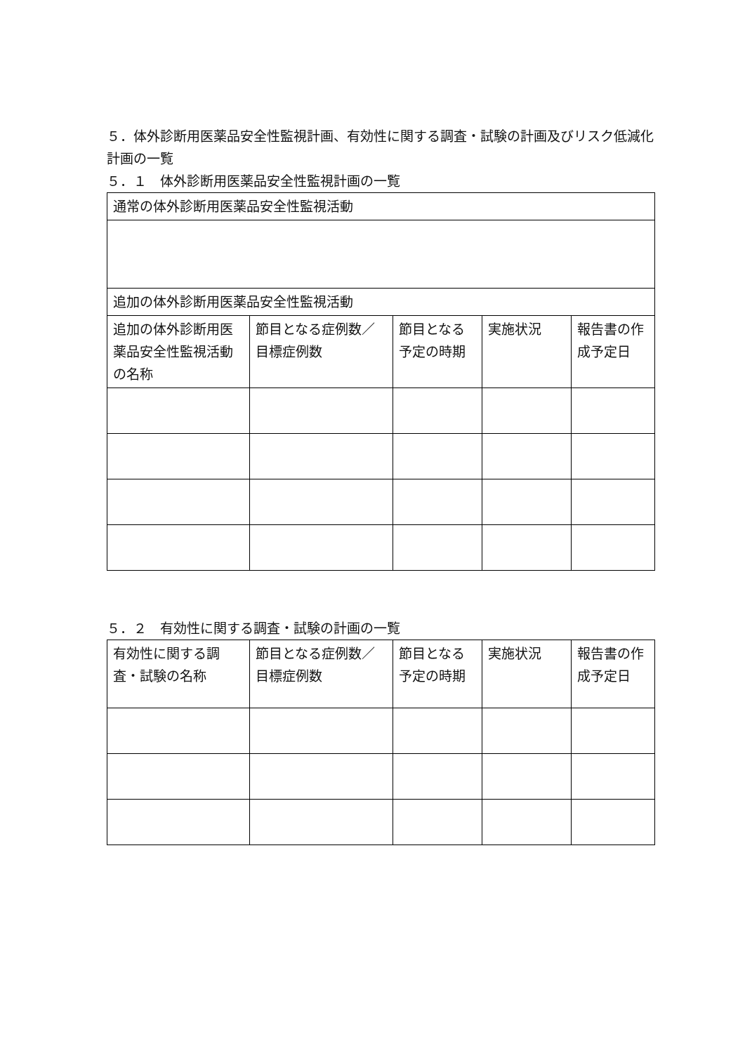５．体外診断用医薬品安全性監視計画、有効性に関する調査・試験の計画及びリスク低減化計画の一覧
５．１　体外診断用医薬品安全性監視計画の一覧
| 通常の体外診断用医薬品安全性監視活動 | | | | |
| 追加の体外診断用医薬品安全性監視活動 | | | | |
| 追加の体外診断用医薬品安全性監視活動の名称 | 節目となる症例数／目標症例数 | 節目となる予定の時期 | 実施状況 | 報告書の作成予定日 |
５．２　有効性に関する調査・試験の計画の一覧
| 有効性に関する調査・試験の名称 | 節目となる症例数／目標症例数 | 節目となる予定の時期 | 実施状況 | 報告書の作成予定日 |